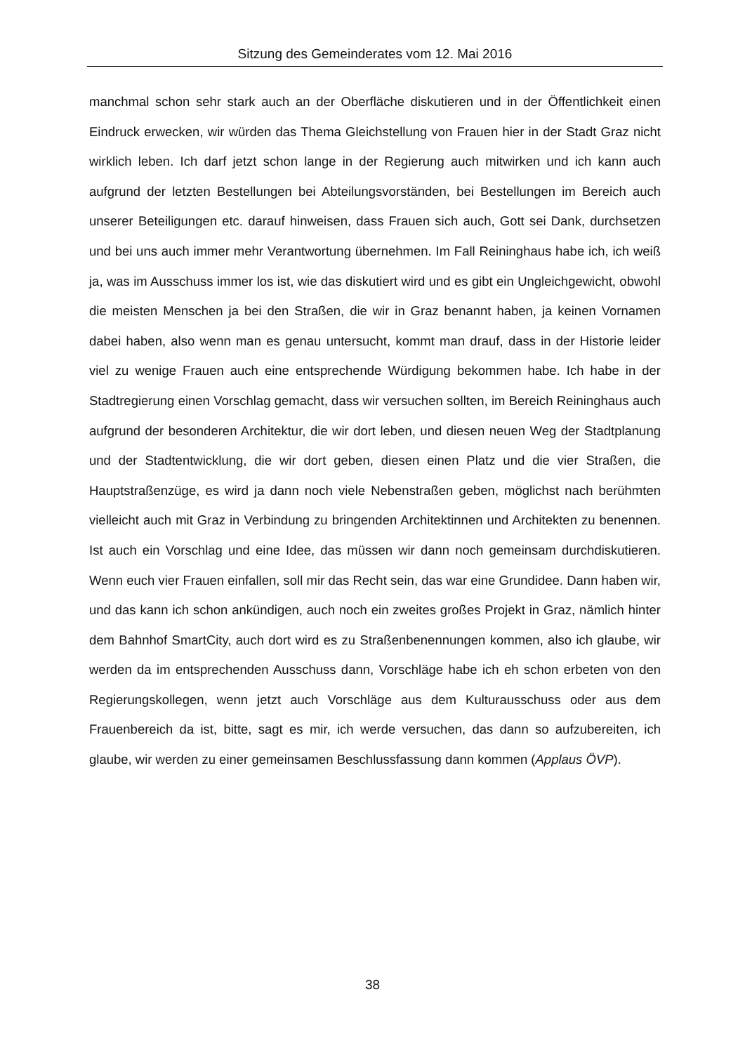Sitzung des Gemeinderates vom 12. Mai 2016
manchmal schon sehr stark auch an der Oberfläche diskutieren und in der Öffentlichkeit einen Eindruck erwecken, wir würden das Thema Gleichstellung von Frauen hier in der Stadt Graz nicht wirklich leben. Ich darf jetzt schon lange in der Regierung auch mitwirken und ich kann auch aufgrund der letzten Bestellungen bei Abteilungsvorständen, bei Bestellungen im Bereich auch unserer Beteiligungen etc. darauf hinweisen, dass Frauen sich auch, Gott sei Dank, durchsetzen und bei uns auch immer mehr Verantwortung übernehmen. Im Fall Reininghaus habe ich, ich weiß ja, was im Ausschuss immer los ist, wie das diskutiert wird und es gibt ein Ungleichgewicht, obwohl die meisten Menschen ja bei den Straßen, die wir in Graz benannt haben, ja keinen Vornamen dabei haben, also wenn man es genau untersucht, kommt man drauf, dass in der Historie leider viel zu wenige Frauen auch eine entsprechende Würdigung bekommen habe. Ich habe in der Stadtregierung einen Vorschlag gemacht, dass wir versuchen sollten, im Bereich Reininghaus auch aufgrund der besonderen Architektur, die wir dort leben, und diesen neuen Weg der Stadtplanung und der Stadtentwicklung, die wir dort geben, diesen einen Platz und die vier Straßen, die Hauptstraßenzüge, es wird ja dann noch viele Nebenstraßen geben, möglichst nach berühmten vielleicht auch mit Graz in Verbindung zu bringenden Architektinnen und Architekten zu benennen. Ist auch ein Vorschlag und eine Idee, das müssen wir dann noch gemeinsam durchdiskutieren. Wenn euch vier Frauen einfallen, soll mir das Recht sein, das war eine Grundidee. Dann haben wir, und das kann ich schon ankündigen, auch noch ein zweites großes Projekt in Graz, nämlich hinter dem Bahnhof SmartCity, auch dort wird es zu Straßenbenennungen kommen, also ich glaube, wir werden da im entsprechenden Ausschuss dann, Vorschläge habe ich eh schon erbeten von den Regierungskollegen, wenn jetzt auch Vorschläge aus dem Kulturausschuss oder aus dem Frauenbereich da ist, bitte, sagt es mir, ich werde versuchen, das dann so aufzubereiten, ich glaube, wir werden zu einer gemeinsamen Beschlussfassung dann kommen (Applaus ÖVP).
38